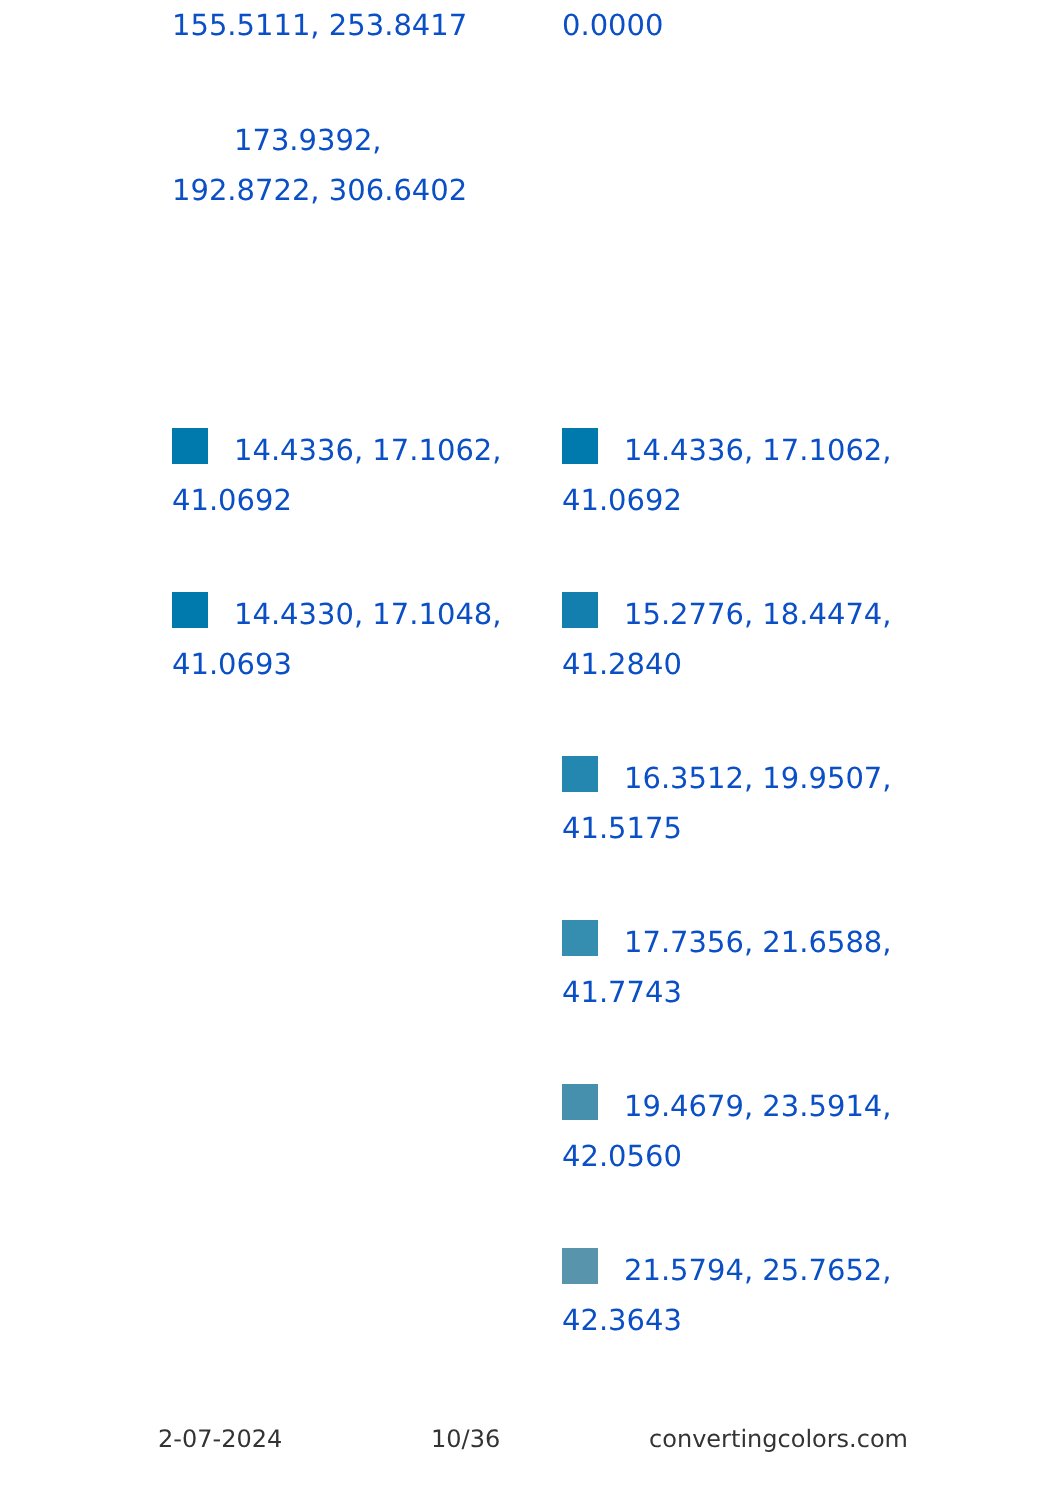155.5111, 253.8417
173.9392,
192.8722, 306.6402
14.4336, 17.1062, 41.0692
14.4330, 17.1048, 41.0693
0.0000
14.4336, 17.1062, 41.0692
15.2776, 18.4474, 41.2840
16.3512, 19.9507, 41.5175
17.7356, 21.6588, 41.7743
19.4679, 23.5914, 42.0560
21.5794, 25.7652, 42.3643
2-07-2024 10/36 convertingcolors.com